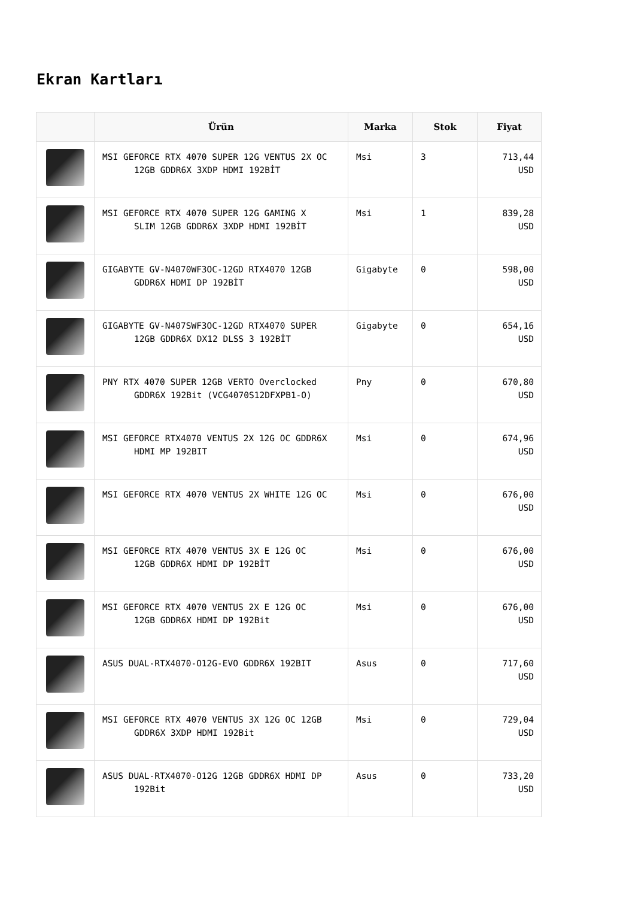Ekran Kartları
| | Ürün | Marka | Stok | Fiyat |
| --- | --- | --- | --- | --- |
| | MSI GEFORCE RTX 4070 SUPER 12G VENTUS 2X OC 12GB GDDR6X 3XDP HDMI 192BİT | Msi | 3 | 713,44 USD |
| | MSI GEFORCE RTX 4070 SUPER 12G GAMING X SLIM 12GB GDDR6X 3XDP HDMI 192BİT | Msi | 1 | 839,28 USD |
| | GIGABYTE GV-N4070WF3OC-12GD RTX4070 12GB GDDR6X HDMI DP 192BİT | Gigabyte | 0 | 598,00 USD |
| | GIGABYTE GV-N407SWF3OC-12GD RTX4070 SUPER 12GB GDDR6X DX12 DLSS 3 192BİT | Gigabyte | 0 | 654,16 USD |
| | PNY RTX 4070 SUPER 12GB VERTO Overclocked GDDR6X 192Bit (VCG4070S12DFXPB1-O) | Pny | 0 | 670,80 USD |
| | MSI GEFORCE RTX4070 VENTUS 2X 12G OC GDDR6X HDMI MP 192BIT | Msi | 0 | 674,96 USD |
| | MSI GEFORCE RTX 4070 VENTUS 2X WHITE 12G OC | Msi | 0 | 676,00 USD |
| | MSI GEFORCE RTX 4070 VENTUS 3X E 12G OC 12GB GDDR6X HDMI DP 192BİT | Msi | 0 | 676,00 USD |
| | MSI GEFORCE RTX 4070 VENTUS 2X E 12G OC 12GB GDDR6X HDMI DP 192Bit | Msi | 0 | 676,00 USD |
| | ASUS DUAL-RTX4070-O12G-EVO GDDR6X 192BIT | Asus | 0 | 717,60 USD |
| | MSI GEFORCE RTX 4070 VENTUS 3X 12G OC 12GB GDDR6X 3XDP HDMI 192Bit | Msi | 0 | 729,04 USD |
| | ASUS DUAL-RTX4070-O12G 12GB GDDR6X HDMI DP 192Bit | Asus | 0 | 733,20 USD |